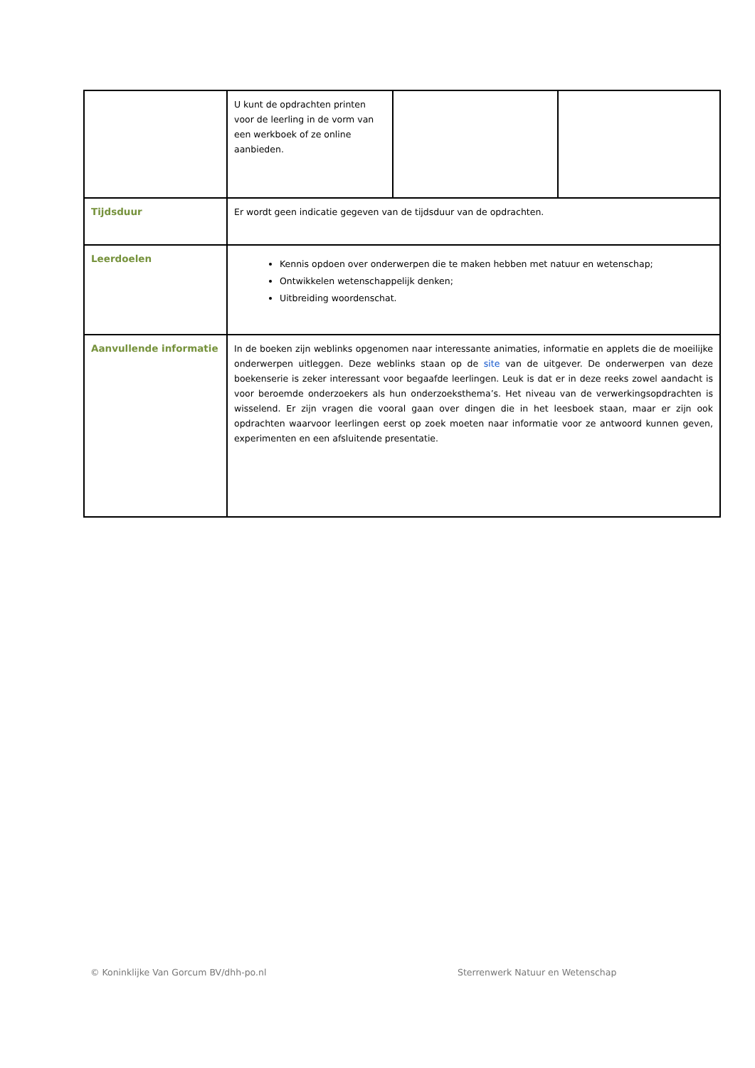| | U kunt de opdrachten printen voor de leerling in de vorm van een werkboek of ze online aanbieden. | | |
| Tijdsduur | Er wordt geen indicatie gegeven van de tijdsduur van de opdrachten. | | |
| Leerdoelen | Kennis opdoen over onderwerpen die te maken hebben met natuur en wetenschap; Ontwikkelen wetenschappelijk denken; Uitbreiding woordenschat. | | |
| Aanvullende informatie | In de boeken zijn weblinks opgenomen naar interessante animaties, informatie en applets die de moeilijke onderwerpen uitleggen. Deze weblinks staan op de site van de uitgever. De onderwerpen van deze boekenserie is zeker interessant voor begaafde leerlingen. Leuk is dat er in deze reeks zowel aandacht is voor beroemde onderzoekers als hun onderzoeksthema’s. Het niveau van de verwerkingsopdrachten is wisselend. Er zijn vragen die vooral gaan over dingen die in het leesboek staan, maar er zijn ook opdrachten waarvoor leerlingen eerst op zoek moeten naar informatie voor ze antwoord kunnen geven, experimenten en een afsluitende presentatie. | | |
© Koninklijke Van Gorcum BV/dhh-po.nl
Sterrenwerk Natuur en Wetenschap